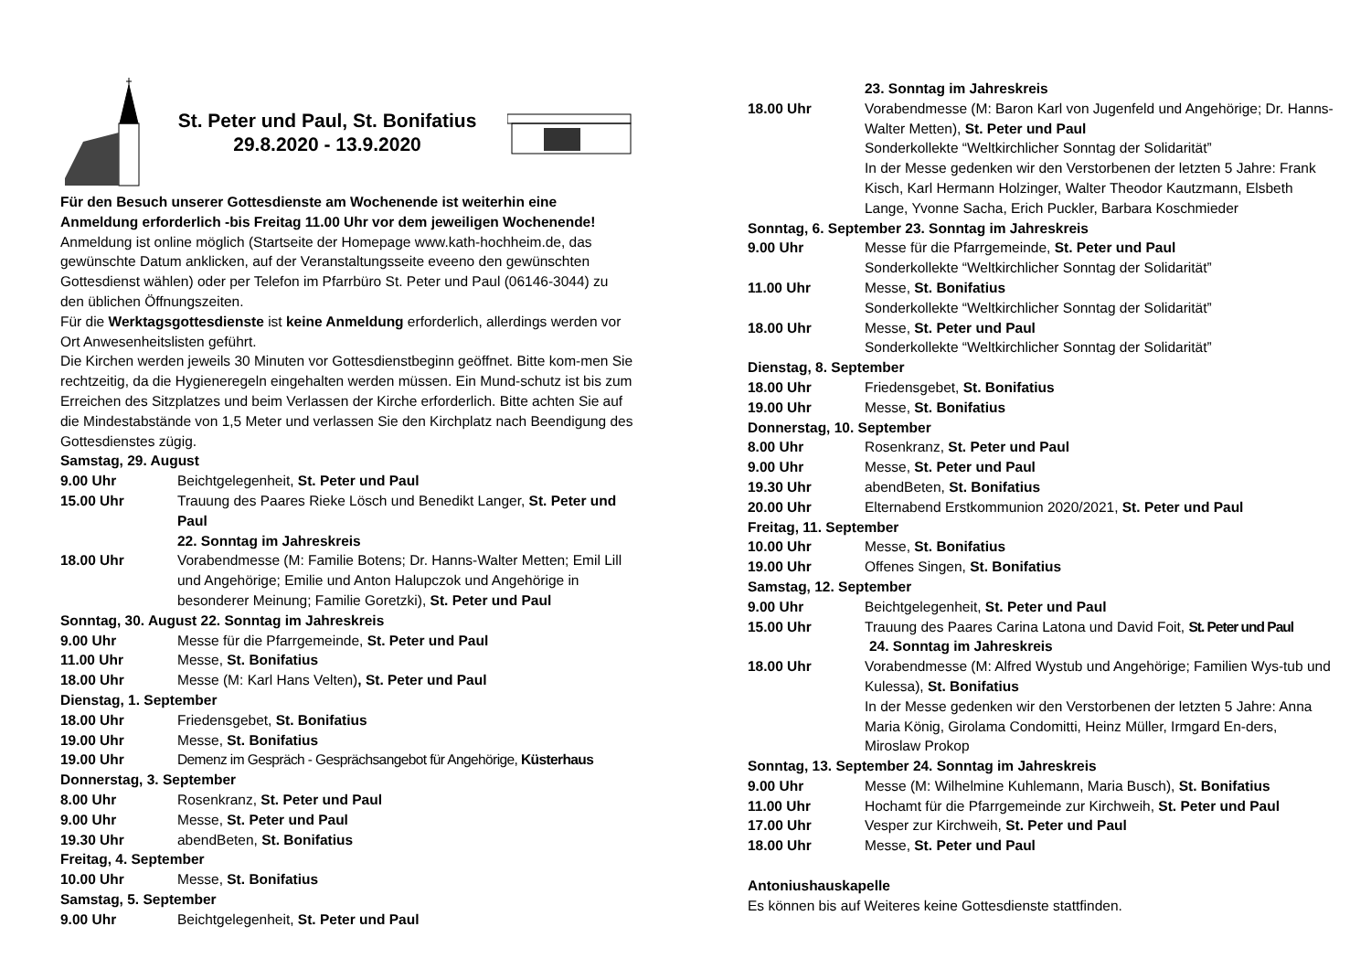St. Peter und Paul, St. Bonifatius
29.8.2020 - 13.9.2020
Für den Besuch unserer Gottesdienste am Wochenende ist weiterhin eine Anmeldung erforderlich -bis Freitag 11.00 Uhr vor dem jeweiligen Wochenende!
Anmeldung ist online möglich (Startseite der Homepage www.kath-hochheim.de, das gewünschte Datum anklicken, auf der Veranstaltungsseite eveeno den gewünschten Gottesdienst wählen) oder per Telefon im Pfarrbüro St. Peter und Paul (06146-3044) zu den üblichen Öffnungszeiten.
Für die Werktagsgottesdienste ist keine Anmeldung erforderlich, allerdings werden vor Ort Anwesenheitslisten geführt.
Die Kirchen werden jeweils 30 Minuten vor Gottesdienstbeginn geöffnet. Bitte kom-men Sie rechtzeitig, da die Hygieneregeln eingehalten werden müssen. Ein Mund-schutz ist bis zum Erreichen des Sitzplatzes und beim Verlassen der Kirche erforderlich. Bitte achten Sie auf die Mindestabstände von 1,5 Meter und verlassen Sie den Kirchplatz nach Beendigung des Gottesdienstes zügig.
Samstag, 29. August
9.00 Uhr Beichtgelegenheit, St. Peter und Paul
15.00 Uhr Trauung des Paares Rieke Lösch und Benedikt Langer, St. Peter und Paul
22. Sonntag im Jahreskreis
18.00 Uhr Vorabendmesse (M: Familie Botens; Dr. Hanns-Walter Metten; Emil Lill und Angehörige; Emilie und Anton Halupczok und Angehörige in besonderer Meinung; Familie Goretzki), St. Peter und Paul
Sonntag, 30. August 22. Sonntag im Jahreskreis
9.00 Uhr Messe für die Pfarrgemeinde, St. Peter und Paul
11.00 Uhr Messe, St. Bonifatius
18.00 Uhr Messe (M: Karl Hans Velten), St. Peter und Paul
Dienstag, 1. September
18.00 Uhr Friedensgebet, St. Bonifatius
19.00 Uhr Messe, St. Bonifatius
19.00 Uhr Demenz im Gespräch - Gesprächsangebot für Angehörige, Küsterhaus
Donnerstag, 3. September
8.00 Uhr Rosenkranz, St. Peter und Paul
9.00 Uhr Messe, St. Peter und Paul
19.30 Uhr abendBeten, St. Bonifatius
Freitag, 4. September
10.00 Uhr Messe, St. Bonifatius
Samstag, 5. September
9.00 Uhr Beichtgelegenheit, St. Peter und Paul
23. Sonntag im Jahreskreis
18.00 Uhr Vorabendmesse (M: Baron Karl von Jugenfeld und Angehörige; Dr. Hanns-Walter Metten), St. Peter und Paul
Sonderkollekte “Weltkirchlicher Sonntag der Solidarität”
In der Messe gedenken wir den Verstorbenen der letzten 5 Jahre: Frank Kisch, Karl Hermann Holzinger, Walter Theodor Kautzmann, Elsbeth Lange, Yvonne Sacha, Erich Puckler, Barbara Koschmieder
Sonntag, 6. September 23. Sonntag im Jahreskreis
9.00 Uhr Messe für die Pfarrgemeinde, St. Peter und Paul
Sonderkollekte “Weltkirchlicher Sonntag der Solidarität”
11.00 Uhr Messe, St. Bonifatius
Sonderkollekte “Weltkirchlicher Sonntag der Solidarität”
18.00 Uhr Messe, St. Peter und Paul
Sonderkollekte “Weltkirchlicher Sonntag der Solidarität”
Dienstag, 8. September
18.00 Uhr Friedensgebet, St. Bonifatius
19.00 Uhr Messe, St. Bonifatius
Donnerstag, 10. September
8.00 Uhr Rosenkranz, St. Peter und Paul
9.00 Uhr Messe, St. Peter und Paul
19.30 Uhr abendBeten, St. Bonifatius
20.00 Uhr Elternabend Erstkommunion 2020/2021, St. Peter und Paul
Freitag, 11. September
10.00 Uhr Messe, St. Bonifatius
19.00 Uhr Offenes Singen, St. Bonifatius
Samstag, 12. September
9.00 Uhr Beichtgelegenheit, St. Peter und Paul
15.00 Uhr Trauung des Paares Carina Latona und David Foit, St. Peter und Paul
24. Sonntag im Jahreskreis
18.00 Uhr Vorabendmesse (M: Alfred Wystub und Angehörige; Familien Wys-tub und Kulessa), St. Bonifatius
In der Messe gedenken wir den Verstorbenen der letzten 5 Jahre: Anna Maria König, Girolama Condomitti, Heinz Müller, Irmgard En-ders, Miroslaw Prokop
Sonntag, 13. September 24. Sonntag im Jahreskreis
9.00 Uhr Messe (M: Wilhelmine Kuhlemann, Maria Busch), St. Bonifatius
11.00 Uhr Hochamt für die Pfarrgemeinde zur Kirchweih, St. Peter und Paul
17.00 Uhr Vesper zur Kirchweih, St. Peter und Paul
18.00 Uhr Messe, St. Peter und Paul
Antoniushauskapelle
Es können bis auf Weiteres keine Gottesdienste stattfinden.